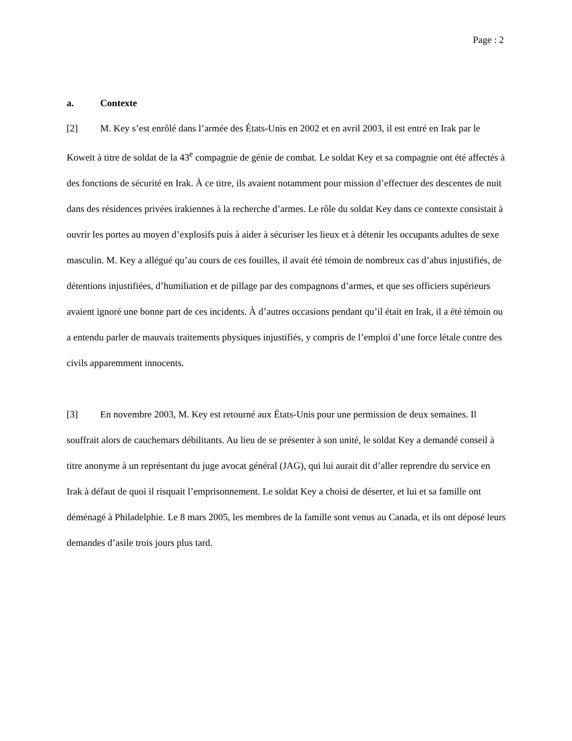Page : 2
a. Contexte
[2] M. Key s’est enrôlé dans l’armée des États-Unis en 2002 et en avril 2003, il est entré en Irak par le Koweït à titre de soldat de la 43<sup>e</sup> compagnie de génie de combat. Le soldat Key et sa compagnie ont été affectés à des fonctions de sécurité en Irak. À ce titre, ils avaient notamment pour mission d’effectuer des descentes de nuit dans des résidences privées irakiennes à la recherche d’armes. Le rôle du soldat Key dans ce contexte consistait à ouvrir les portes au moyen d’explosifs puis à aider à sécuriser les lieux et à détenir les occupants adultes de sexe masculin. M. Key a allégué qu’au cours de ces fouilles, il avait été témoin de nombreux cas d’abus injustifiés, de détentions injustifiées, d’humiliation et de pillage par des compagnons d’armes, et que ses officiers supérieurs avaient ignoré une bonne part de ces incidents. À d’autres occasions pendant qu’il était en Irak, il a été témoin ou a entendu parler de mauvais traitements physiques injustifiés, y compris de l’emploi d’une force létale contre des civils apparemment innocents.
[3] En novembre 2003, M. Key est retourné aux États-Unis pour une permission de deux semaines. Il souffrait alors de cauchemars débilitants. Au lieu de se présenter à son unité, le soldat Key a demandé conseil à titre anonyme à un représentant du juge avocat général (JAG), qui lui aurait dit d’aller reprendre du service en Irak à défaut de quoi il risquait l’emprisonnement. Le soldat Key a choisi de déserter, et lui et sa famille ont déménagé à Philadelphie. Le 8 mars 2005, les membres de la famille sont venus au Canada, et ils ont déposé leurs demandes d’asile trois jours plus tard.